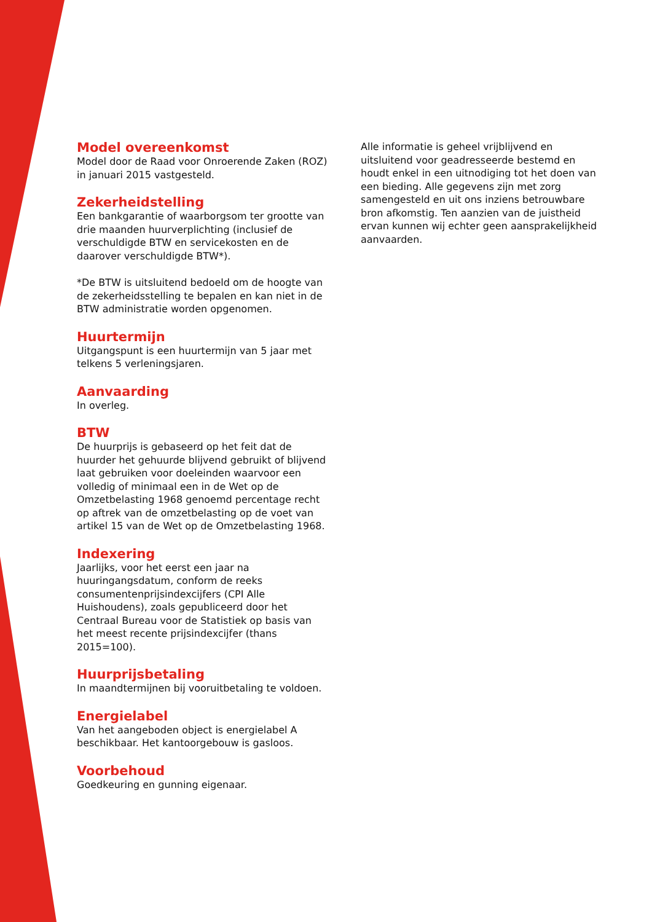Model overeenkomst
Model door de Raad voor Onroerende Zaken (ROZ) in januari 2015 vastgesteld.
Zekerheidstelling
Een bankgarantie of waarborgsom ter grootte van drie maanden huurverplichting (inclusief de verschuldigde BTW en servicekosten en de daarover verschuldigde BTW*).
*De BTW is uitsluitend bedoeld om de hoogte van de zekerheidsstelling te bepalen en kan niet in de BTW administratie worden opgenomen.
Huurtermijn
Uitgangspunt is een huurtermijn van 5 jaar met telkens 5 verleningsjaren.
Aanvaarding
In overleg.
BTW
De huurprijs is gebaseerd op het feit dat de huurder het gehuurde blijvend gebruikt of blijvend laat gebruiken voor doeleinden waarvoor een volledig of minimaal een in de Wet op de Omzetbelasting 1968 genoemd percentage recht op aftrek van de omzetbelasting op de voet van artikel 15 van de Wet op de Omzetbelasting 1968.
Indexering
Jaarlijks, voor het eerst een jaar na huuringangsdatum, conform de reeks consumentenprijsindexcijfers (CPI Alle Huishoudens), zoals gepubliceerd door het Centraal Bureau voor de Statistiek op basis van het meest recente prijsindexcijfer (thans 2015=100).
Huurprijsbetaling
In maandtermijnen bij vooruitbetaling te voldoen.
Energielabel
Van het aangeboden object is energielabel A beschikbaar. Het kantoorgebouw is gasloos.
Voorbehoud
Goedkeuring en gunning eigenaar.
Alle informatie is geheel vrijblijvend en uitsluitend voor geadresseerde bestemd en houdt enkel in een uitnodiging tot het doen van een bieding. Alle gegevens zijn met zorg samengesteld en uit ons inziens betrouwbare bron afkomstig. Ten aanzien van de juistheid ervan kunnen wij echter geen aansprakelijkheid aanvaarden.